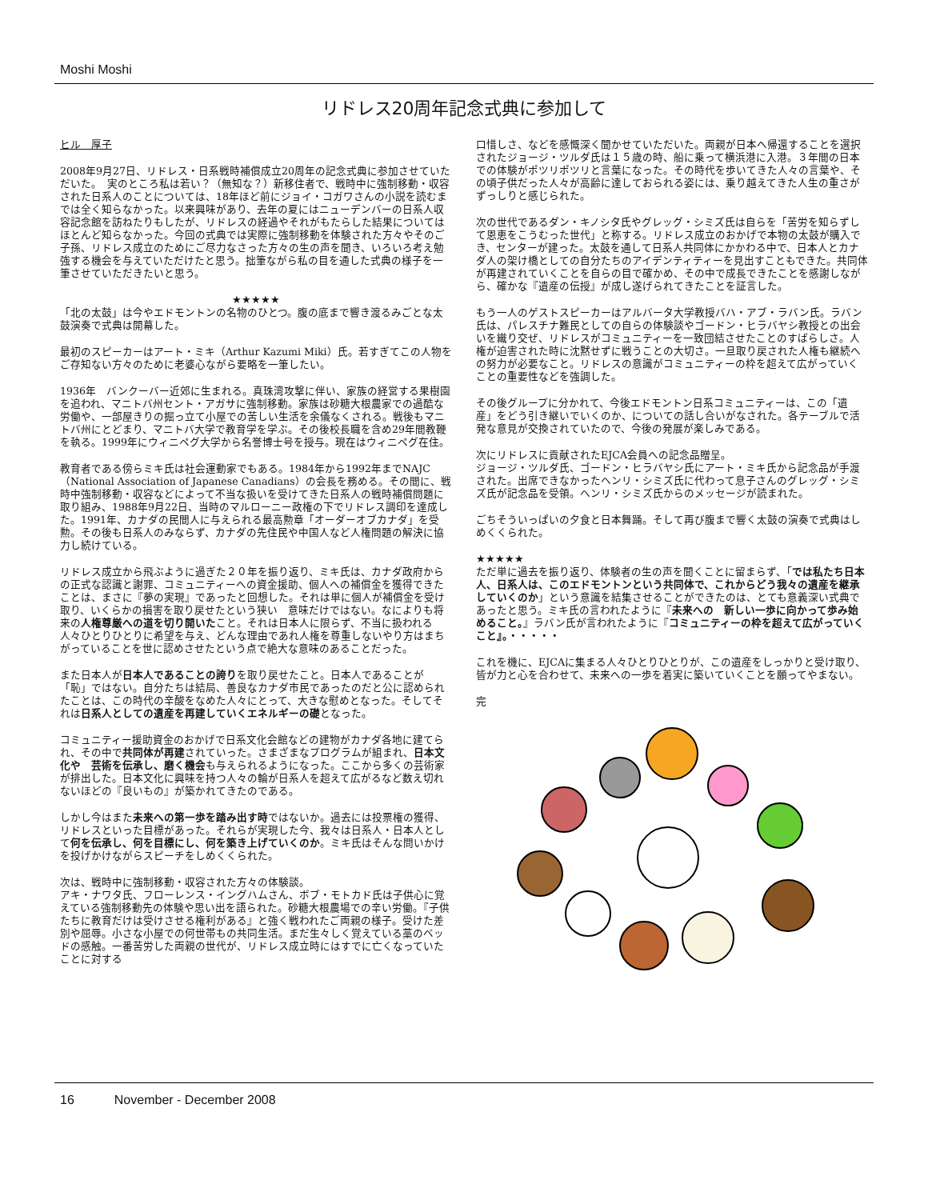Moshi Moshi
リドレス20周年記念式典に参加して
ヒル　厚子
2008年9月27日、リドレス・日系戦時補償成立20周年の記念式典に参加させていただいた。　実のところ私は若い？（無知な？）新移住者で、戦時中に強制移動・収容された日系人のことについては、18年ほど前にジョイ・コガワさんの小説を読むまでは全く知らなかった。以来興味があり、去年の夏にはニューデンバーの日系人収容記念館を訪ねたりもしたが、リドレスの経過やそれがもたらした結果についてはほとんど知らなかった。今回の式典では実際に強制移動を体験された方々やそのご子孫、リドレス成立のためにご尽力なさった方々の生の声を聞き、いろいろ考え勉強する機会を与えていただけたと思う。拙筆ながら私の目を通した式典の様子を一筆させていただきたいと思う。
★★★★★
「北の太鼓」は今やエドモントンの名物のひとつ。腹の底まで響き渡るみごとな太鼓演奏で式典は開幕した。
最初のスピーカーはアート・ミキ（Arthur Kazumi Miki）氏。若すぎてこの人物をご存知ない方々のために老婆心ながら要略を一筆したい。
1936年　バンクーバー近郊に生まれる。真珠湾攻撃に伴い、家族の経営する果樹園を追われ、マニトバ州セント・アガサに強制移動。家族は砂糖大根農家での過酷な労働や、一部屋きりの掘っ立て小屋での苦しい生活を余儀なくされる。戦後もマニトバ州にとどまり、マニトバ大学で教育学を学ぶ。その後校長職を含め29年間教鞭を執る。1999年にウィニペグ大学から名誉博士号を授与。現在はウィニペグ在住。
教育者である傍らミキ氏は社会運動家でもある。1984年から1992年までNAJC（National Association of Japanese Canadians）の会長を務める。その間に、戦時中強制移動・収容などによって不当な扱いを受けてきた日系人の戦時補償問題に取り組み、1988年9月22日、当時のマルローニー政権の下でリドレス調印を達成した。1991年、カナダの民間人に与えられる最高勲章「オーダーオブカナダ」を受勲。その後も日系人のみならず、カナダの先住民や中国人など人権問題の解決に協力し続けている。
リドレス成立から飛ぶように過ぎた２０年を振り返り、ミキ氏は、カナダ政府からの正式な認識と謝罪、コミュニティーへの資金援助、個人への補償金を獲得できたことは、まさに『夢の実現』であったと回想した。それは単に個人が補償金を受け取り、いくらかの損害を取り戻せたという狭い　意味だけではない。なによりも将来の人権尊厳への道を切り開いたこと。それは日本人に限らず、不当に扱われる人々ひとりひとりに希望を与え、どんな理由であれ人権を尊重しないやり方はまちがっていることを世に認めさせたという点で絶大な意味のあることだった。
また日本人が日本人であることの誇りを取り戻せたこと。日本人であることが「恥」ではない。自分たちは結局、善良なカナダ市民であったのだと公に認められたことは、この時代の辛酸をなめた人々にとって、大きな慰めとなった。そしてそれは日系人としての遺産を再建していくエネルギーの礎となった。
コミュニティー援助資金のおかげで日系文化会館などの建物がカナダ各地に建てられ、その中で共同体が再建されていった。さまざまなプログラムが組まれ、日本文化や　芸術を伝承し、磨く機会も与えられるようになった。ここから多くの芸術家が排出した。日本文化に興味を持つ人々の輪が日系人を超えて広がるなど数え切れないほどの『良いもの』が築かれてきたのである。
しかし今はまた未来への第一歩を踏み出す時ではないか。過去には投票権の獲得、リドレスといった目標があった。それらが実現した今、我々は日系人・日本人として何を伝承し、何を目標にし、何を築き上げていくのか。ミキ氏はそんな問いかけを投げかけながらスピーチをしめくくられた。
次は、戦時中に強制移動・収容された方々の体験談。
アキ・ナワタ氏、フローレンス・イングハムさん、ボブ・モトカド氏は子供心に覚えている強制移動先の体験や思い出を語られた。砂糖大根農場での辛い労働。『子供たちに教育だけは受けさせる権利がある』と強く戦われたご両親の様子。受けた差別や屈辱。小さな小屋での何世帯もの共同生活。まだ生々しく覚えている藁のベッドの感触。一番苦労した両親の世代が、リドレス成立時にはすでに亡くなっていたことに対する
口惜しさ、などを感慨深く聞かせていただいた。両親が日本へ帰還することを選択されたジョージ・ツルダ氏は１５歳の時、船に乗って横浜港に入港。３年間の日本での体験がポツリポツリと言葉になった。その時代を歩いてきた人々の言葉や、その頃子供だった人々が高齢に達しておられる姿には、乗り越えてきた人生の重さがずっしりと感じられた。
次の世代であるダン・キノシタ氏やグレッグ・シミズ氏は自らを「苦労を知らずして恩恵をこうむった世代」と称する。リドレス成立のおかげで本物の太鼓が購入でき、センターが建った。太鼓を通して日系人共同体にかかわる中で、日本人とカナダ人の架け橋としての自分たちのアイデンティティーを見出すこともできた。共同体が再建されていくことを自らの目で確かめ、その中で成長できたことを感謝しながら、確かな『遺産の伝授』が成し遂げられてきたことを証言した。
もう一人のゲストスピーカーはアルバータ大学教授バハ・アブ・ラバン氏。ラバン氏は、パレスチナ難民としての自らの体験談やゴードン・ヒラバヤシ教授との出会いを織り交ぜ、リドレスがコミュニティーを一致団結させたことのすばらしさ。人権が迫害された時に沈黙せずに戦うことの大切さ。一旦取り戻された人権も継続への努力が必要なこと。リドレスの意識がコミュニティーの枠を超えて広がっていくことの重要性などを強調した。
その後グループに分かれて、今後エドモントン日系コミュニティーは、この「遺産」をどう引き継いでいくのか、についての話し合いがなされた。各テーブルで活発な意見が交換されていたので、今後の発展が楽しみである。
次にリドレスに貢献されたEJCA会員への記念品贈呈。
ジョージ・ツルダ氏、ゴードン・ヒラバヤシ氏にアート・ミキ氏から記念品が手渡された。出席できなかったヘンリ・シミズ氏に代わって息子さんのグレッグ・シミズ氏が記念品を受領。ヘンリ・シミズ氏からのメッセージが読まれた。
ごちそういっぱいの夕食と日本舞踊。そして再び腹まで響く太鼓の演奏で式典はしめくくられた。
★★★★★
ただ単に過去を振り返り、体験者の生の声を聞くことに留まらず、「では私たち日本人、日系人は、このエドモントンという共同体で、これからどう我々の遺産を継承していくのか」という意識を結集させることができたのは、とても意義深い式典であったと思う。ミキ氏の言われたように『未来への　新しい一歩に向かって歩み始めること。』ラバン氏が言われたように『コミュニティーの枠を超えて広がっていくこと』。・・・・・
これを機に、EJCAに集まる人々ひとりひとりが、この遺産をしっかりと受け取り、皆が力と心を合わせて、未来への一歩を着実に築いていくことを願ってやまない。
完
16 November - December 2008